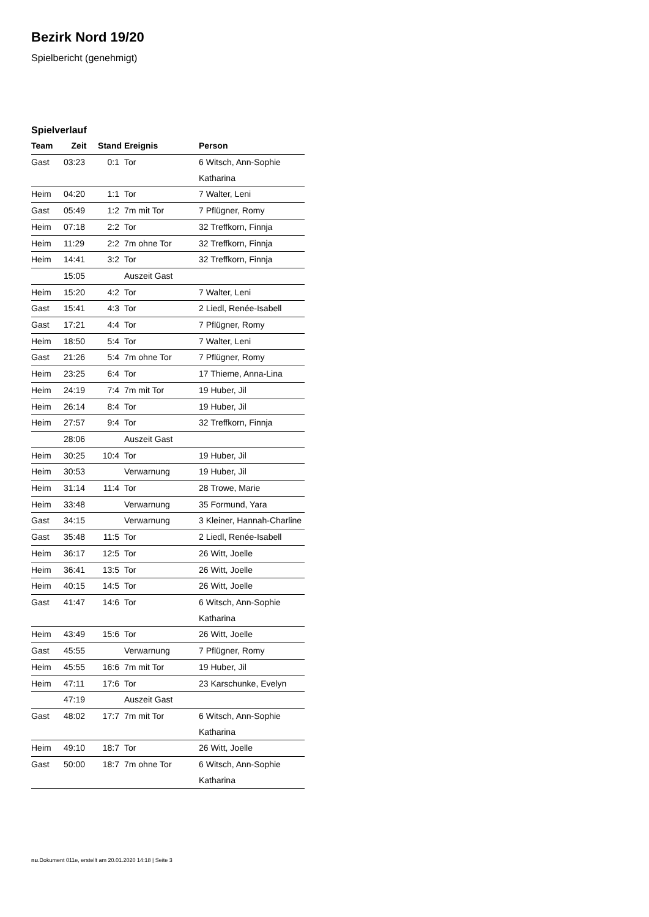Bezirk Nord 19/20
Spielbericht (genehmigt)
Spielverlauf
| Team | Zeit | Stand | Ereignis | Person |
| --- | --- | --- | --- | --- |
| Gast | 03:23 | 0:1 | Tor | 6 Witsch, Ann-Sophie Katharina |
| Heim | 04:20 | 1:1 | Tor | 7 Walter, Leni |
| Gast | 05:49 | 1:2 | 7m mit Tor | 7 Pflügner, Romy |
| Heim | 07:18 | 2:2 | Tor | 32 Treffkorn, Finnja |
| Heim | 11:29 | 2:2 | 7m ohne Tor | 32 Treffkorn, Finnja |
| Heim | 14:41 | 3:2 | Tor | 32 Treffkorn, Finnja |
| | 15:05 | | Auszeit Gast | |
| Heim | 15:20 | 4:2 | Tor | 7 Walter, Leni |
| Gast | 15:41 | 4:3 | Tor | 2 Liedl, Renée-Isabell |
| Gast | 17:21 | 4:4 | Tor | 7 Pflügner, Romy |
| Heim | 18:50 | 5:4 | Tor | 7 Walter, Leni |
| Gast | 21:26 | 5:4 | 7m ohne Tor | 7 Pflügner, Romy |
| Heim | 23:25 | 6:4 | Tor | 17 Thieme, Anna-Lina |
| Heim | 24:19 | 7:4 | 7m mit Tor | 19 Huber, Jil |
| Heim | 26:14 | 8:4 | Tor | 19 Huber, Jil |
| Heim | 27:57 | 9:4 | Tor | 32 Treffkorn, Finnja |
| | 28:06 | | Auszeit Gast | |
| Heim | 30:25 | 10:4 | Tor | 19 Huber, Jil |
| Heim | 30:53 | | Verwarnung | 19 Huber, Jil |
| Heim | 31:14 | 11:4 | Tor | 28 Trowe, Marie |
| Heim | 33:48 | | Verwarnung | 35 Formund, Yara |
| Gast | 34:15 | | Verwarnung | 3 Kleiner, Hannah-Charline |
| Gast | 35:48 | 11:5 | Tor | 2 Liedl, Renée-Isabell |
| Heim | 36:17 | 12:5 | Tor | 26 Witt, Joelle |
| Heim | 36:41 | 13:5 | Tor | 26 Witt, Joelle |
| Heim | 40:15 | 14:5 | Tor | 26 Witt, Joelle |
| Gast | 41:47 | 14:6 | Tor | 6 Witsch, Ann-Sophie Katharina |
| Heim | 43:49 | 15:6 | Tor | 26 Witt, Joelle |
| Gast | 45:55 | | Verwarnung | 7 Pflügner, Romy |
| Heim | 45:55 | 16:6 | 7m mit Tor | 19 Huber, Jil |
| Heim | 47:11 | 17:6 | Tor | 23 Karschunke, Evelyn |
| | 47:19 | | Auszeit Gast | |
| Gast | 48:02 | 17:7 | 7m mit Tor | 6 Witsch, Ann-Sophie Katharina |
| Heim | 49:10 | 18:7 | Tor | 26 Witt, Joelle |
| Gast | 50:00 | 18:7 | 7m ohne Tor | 6 Witsch, Ann-Sophie Katharina |
nu.Dokument 011e, erstellt am 20.01.2020 14:18 | Seite 3